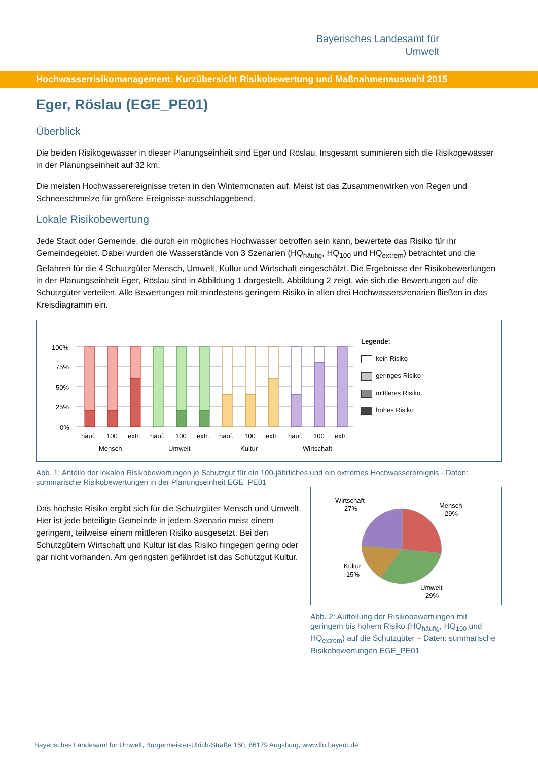Bayerisches Landesamt für
Umwelt
Hochwasserrisikomanagement: Kurzübersicht Risikobewertung und Maßnahmenauswahl 2015
Eger, Röslau (EGE_PE01)
Überblick
Die beiden Risikogewässer in dieser Planungseinheit sind Eger und Röslau. Insgesamt summieren sich die Risikogewässer in der Planungseinheit auf 32 km.
Die meisten Hochwasserereignisse treten in den Wintermonaten auf. Meist ist das Zusammenwirken von Regen und Schneeschmelze für größere Ereignisse ausschlaggebend.
Lokale Risikobewertung
Jede Stadt oder Gemeinde, die durch ein mögliches Hochwasser betroffen sein kann, bewertete das Risiko für ihr Gemeindegebiet. Dabei wurden die Wasserstände von 3 Szenarien (HQ<sub>häufig</sub>, HQ<sub>100</sub> und HQ<sub>extrem</sub>) betrachtet und die Gefahren für die 4 Schutzgüter Mensch, Umwelt, Kultur und Wirtschaft eingeschätzt. Die Ergebnisse der Risikobewertungen in der Planungseinheit Eger, Röslau sind in Abbildung 1 dargestellt. Abbildung 2 zeigt, wie sich die Bewertungen auf die Schutzgüter verteilen. Alle Bewertungen mit mindestens geringem Risiko in allen drei Hochwasserszenarien fließen in das Kreisdiagramm ein.
100%
75%
50%
25%
0%
häuf.
100
extr.
häuf.
100
extr.
häuf.
100
extr.
häuf.
100
extr.
Mensch
Umwelt
Kultur
Wirtschaft
Legende:
kein Risiko
geringes Risiko
mittleres Risiko
hohes Risiko
Abb. 1: Anteile der lokalen Risikobewertungen je Schutzgut für ein 100-jährliches und ein extremes Hochwasserereignis - Daten: summarische Risikobewertungen in der Planungseinheit EGE_PE01
Das höchste Risiko ergibt sich für die Schutzgüter Mensch und Umwelt. Hier ist jede beteiligte Gemeinde in jedem Szenario meist einem geringem, teilweise einem mittleren Risiko ausgesetzt. Bei den Schutzgütern Wirtschaft und Kultur ist das Risiko hingegen gering oder gar nicht vorhanden. Am geringsten gefährdet ist das Schutzgut Kultur.
Wirtschaft
27%
Mensch
29%
Kultur
15%
Umwelt
29%
Abb. 2: Aufteilung der Risikobewertungen mit geringem bis hohem Risiko (HQ<sub>häufig</sub>, HQ<sub>100</sub> und HQ<sub>extrem</sub>) auf die Schutzgüter – Daten: summarische Risikobewertungen EGE_PE01
Bayerisches Landesamt für Umwelt, Bürgermeister-Ulrich-Straße 160, 86179 Augsburg, www.lfu.bayern.de